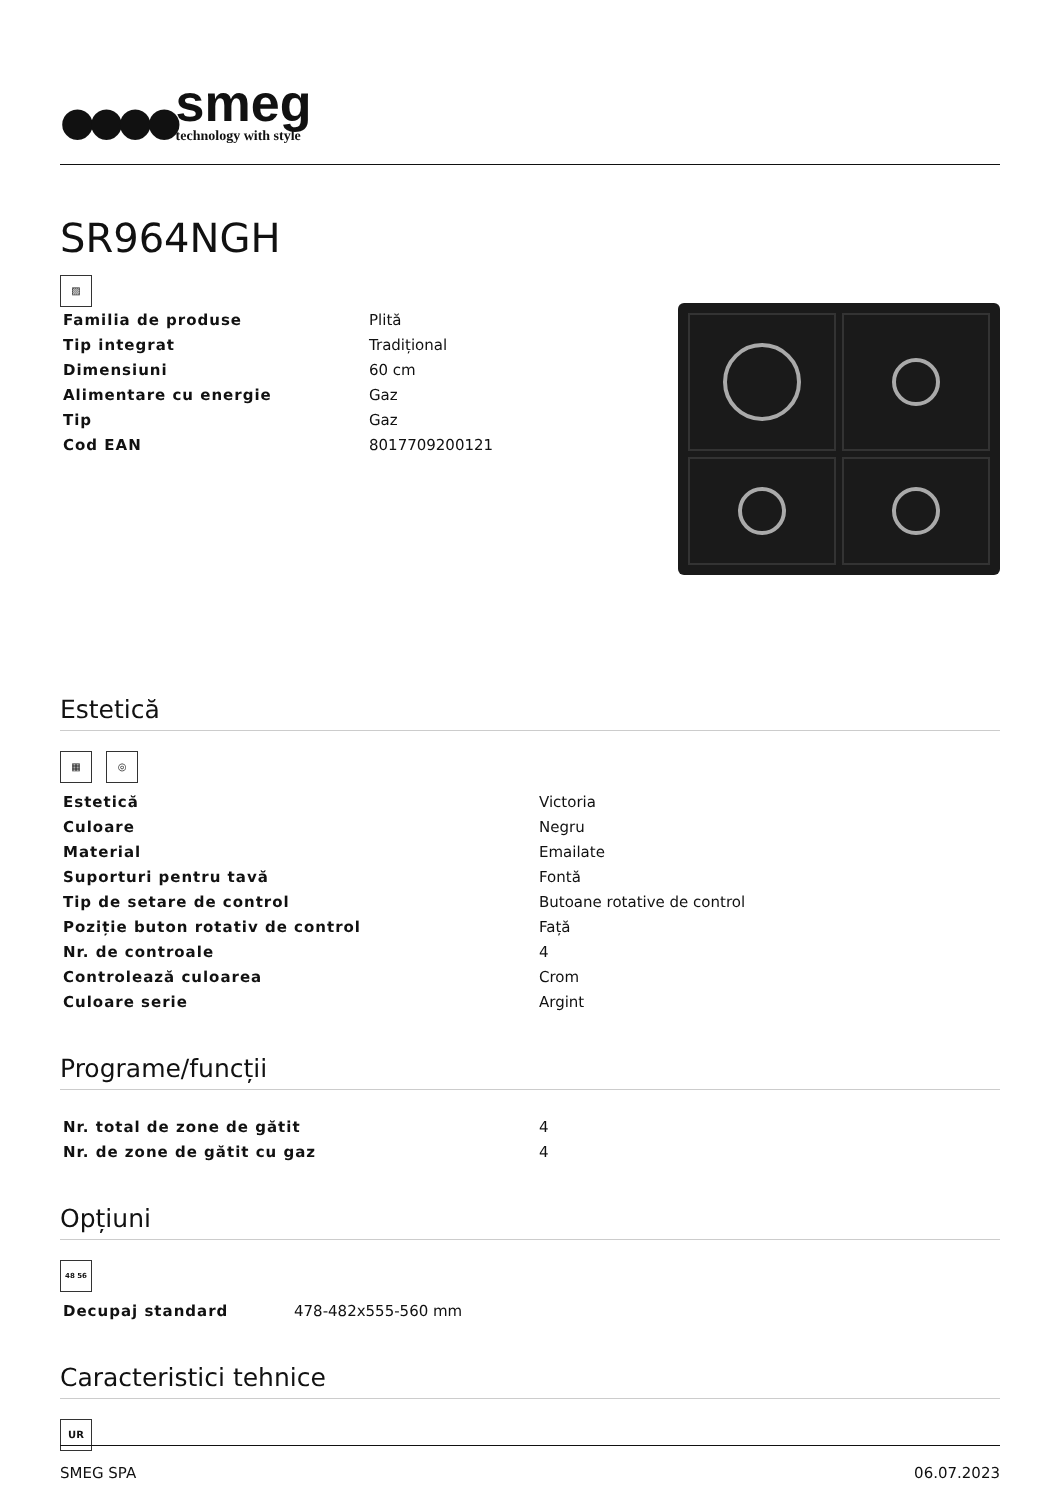●●●●
smeg
technology with style
SR964NGH
▨
| Familia de produse | Plită |
| Tip integrat | Tradițional |
| Dimensiuni | 60 cm |
| Alimentare cu energie | Gaz |
| Tip | Gaz |
| Cod EAN | 8017709200121 |
Estetică
▦ ◎
| Estetică | Victoria |
| Culoare | Negru |
| Material | Emailate |
| Suporturi pentru tavă | Fontă |
| Tip de setare de control | Butoane rotative de control |
| Poziție buton rotativ de control | Față |
| Nr. de controale | 4 |
| Controlează culoarea | Crom |
| Culoare serie | Argint |
Programe/funcții
| Nr. total de zone de gătit | 4 |
| Nr. de zone de gătit cu gaz | 4 |
Opțiuni
48 56
| Decupaj standard | 478-482x555-560 mm |
Caracteristici tehnice
UR
SMEG SPA 06.07.2023